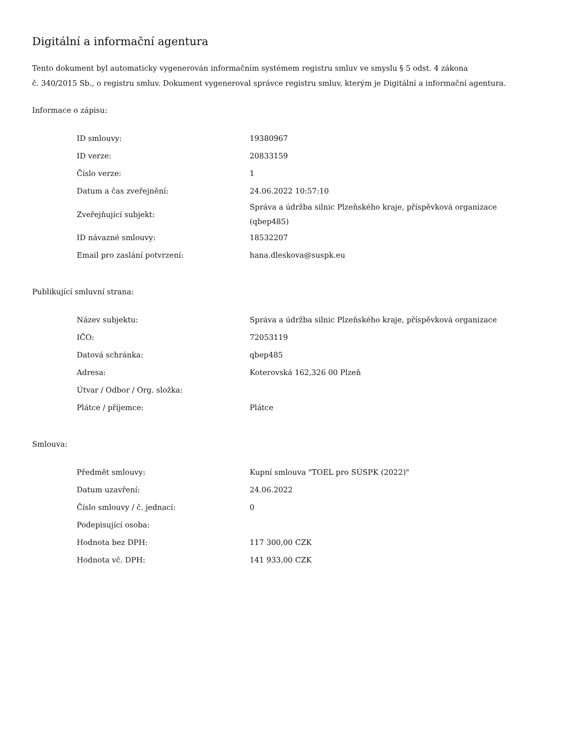Digitální a informační agentura
Tento dokument byl automaticky vygenerován informačním systémem registru smluv ve smyslu § 5 odst. 4 zákona
č. 340/2015 Sb., o registru smluv. Dokument vygeneroval správce registru smluv, kterým je Digitální a informační agentura.
Informace o zápisu:
| ID smlouvy: | 19380967 |
| ID verze: | 20833159 |
| Číslo verze: | 1 |
| Datum a čas zveřejnění: | 24.06.2022 10:57:10 |
| Zveřejňující subjekt: | Správa a údržba silnic Plzeňského kraje, příspěvková organizace (qbep485) |
| ID návazné smlouvy: | 18532207 |
| Email pro zaslání potvrzení: | hana.dleskova@suspk.eu |
Publikující smluvní strana:
| Název subjektu: | Správa a údržba silnic Plzeňského kraje, příspěvková organizace |
| IČO: | 72053119 |
| Datová schránka: | qbep485 |
| Adresa: | Koterovská 162,326 00 Plzeň |
| Útvar / Odbor / Org. složka: | |
| Plátce / příjemce: | Plátce |
Smlouva:
| Předmět smlouvy: | Kupní smlouva "TOEL pro SÚSPK (2022)" |
| Datum uzavření: | 24.06.2022 |
| Číslo smlouvy / č. jednací: | 0 |
| Podepisující osoba: | |
| Hodnota bez DPH: | 117 300,00 CZK |
| Hodnota vč. DPH: | 141 933,00 CZK |